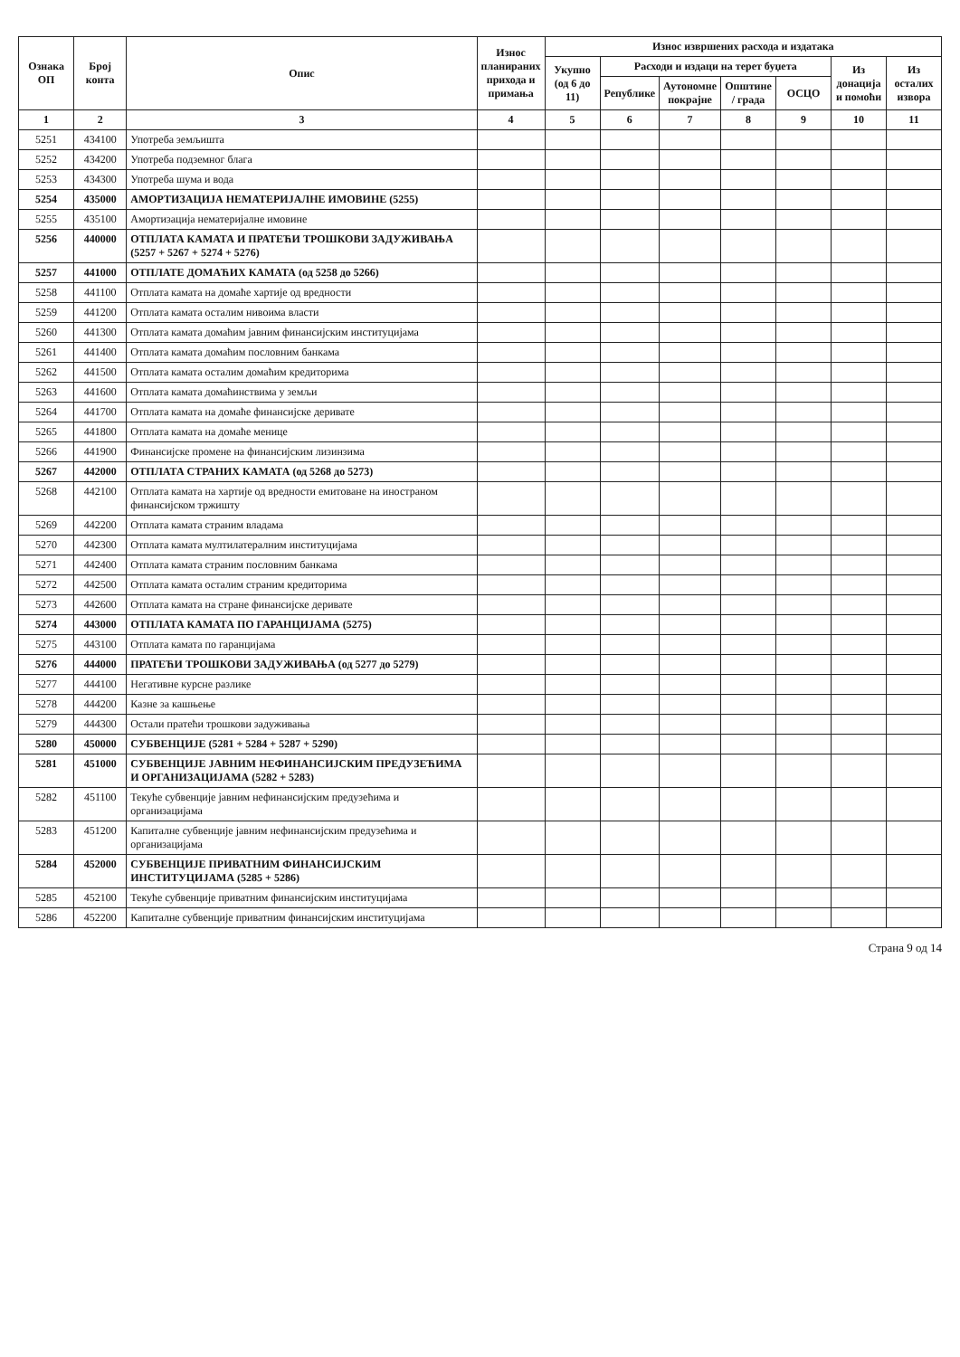| Ознака ОП | Број конта | Опис | Износ планираних прихода и примања | Износ извршених расхода и издатака | | | | | | |
| --- | --- | --- | --- | --- | --- | --- | --- | --- | --- | --- |
| | | | | Укупно (од 6 до 11) | Расходи и издаци на терет буџета | | | | Из донација и помоћи | Из осталих извора |
| | | | | | Републике | Аутономне покрајне | Општине / града | ОСЦО | | |
| 1 | 2 | 3 | 4 | 5 | 6 | 7 | 8 | 9 | 10 | 11 |
| 5251 | 434100 | Употреба земљишта | | | | | | | | |
| 5252 | 434200 | Употреба подземног блага | | | | | | | | |
| 5253 | 434300 | Употреба шума и вода | | | | | | | | |
| 5254 | 435000 | АМОРТИЗАЦИЈА НЕМАТЕРИЈАЛНЕ ИМОВИНЕ (5255) | | | | | | | | |
| 5255 | 435100 | Амортизација нематеријалне имовине | | | | | | | | |
| 5256 | 440000 | ОТПЛАТА КАМАТА И ПРАТЕЋИ ТРОШКОВИ ЗАДУЖИВАЊА (5257 + 5267 + 5274 + 5276) | | | | | | | | |
| 5257 | 441000 | ОТПЛАТЕ ДОМАЋИХ КАМАТА (од 5258 до 5266) | | | | | | | | |
| 5258 | 441100 | Отплата камата на домаће хартије од вредности | | | | | | | | |
| 5259 | 441200 | Отплата камата осталим нивоима власти | | | | | | | | |
| 5260 | 441300 | Отплата камата домаћим јавним финансијским институцијама | | | | | | | | |
| 5261 | 441400 | Отплата камата домаћим пословним банкама | | | | | | | | |
| 5262 | 441500 | Отплата камата осталим домаћим кредиторима | | | | | | | | |
| 5263 | 441600 | Отплата камата домаћинствима у земљи | | | | | | | | |
| 5264 | 441700 | Отплата камата на домаће финансијске деривате | | | | | | | | |
| 5265 | 441800 | Отплата камата на домаће менице | | | | | | | | |
| 5266 | 441900 | Финансијске промене на финансијским лизинзима | | | | | | | | |
| 5267 | 442000 | ОТПЛАТА СТРАНИХ КАМАТА (од 5268 до 5273) | | | | | | | | |
| 5268 | 442100 | Отплата камата на хартије од вредности емитоване на иностраном финансијском тржишту | | | | | | | | |
| 5269 | 442200 | Отплата камата страним владама | | | | | | | | |
| 5270 | 442300 | Отплата камата мултилатералним институцијама | | | | | | | | |
| 5271 | 442400 | Отплата камата страним пословним банкама | | | | | | | | |
| 5272 | 442500 | Отплата камата осталим страним кредиторима | | | | | | | | |
| 5273 | 442600 | Отплата камата на стране финансијске деривате | | | | | | | | |
| 5274 | 443000 | ОТПЛАТА КАМАТА ПО ГАРАНЦИЈАМА (5275) | | | | | | | | |
| 5275 | 443100 | Отплата камата по гаранцијама | | | | | | | | |
| 5276 | 444000 | ПРАТЕЋИ ТРОШКОВИ ЗАДУЖИВАЊА (од 5277 до 5279) | | | | | | | | |
| 5277 | 444100 | Негативне курсне разлике | | | | | | | | |
| 5278 | 444200 | Казне за кашњење | | | | | | | | |
| 5279 | 444300 | Остали пратећи трошкови задуживања | | | | | | | | |
| 5280 | 450000 | СУБВЕНЦИЈЕ (5281 + 5284 + 5287 + 5290) | | | | | | | | |
| 5281 | 451000 | СУБВЕНЦИЈЕ ЈАВНИМ НЕФИНАНСИЈСКИМ ПРЕДУЗЕЋИМА И ОРГАНИЗАЦИЈАМА (5282 + 5283) | | | | | | | | |
| 5282 | 451100 | Текуће субвенције јавним нефинансијским предузећима и организацијама | | | | | | | | |
| 5283 | 451200 | Капиталне субвенције јавним нефинансијским предузећима и организацијама | | | | | | | | |
| 5284 | 452000 | СУБВЕНЦИЈЕ ПРИВАТНИМ ФИНАНСИЈСКИМ ИНСТИТУЦИЈАМА (5285 + 5286) | | | | | | | | |
| 5285 | 452100 | Текуће субвенције приватним финансијским институцијама | | | | | | | | |
| 5286 | 452200 | Капиталне субвенције приватним финансијским институцијама | | | | | | | | |
Страна 9 од 14